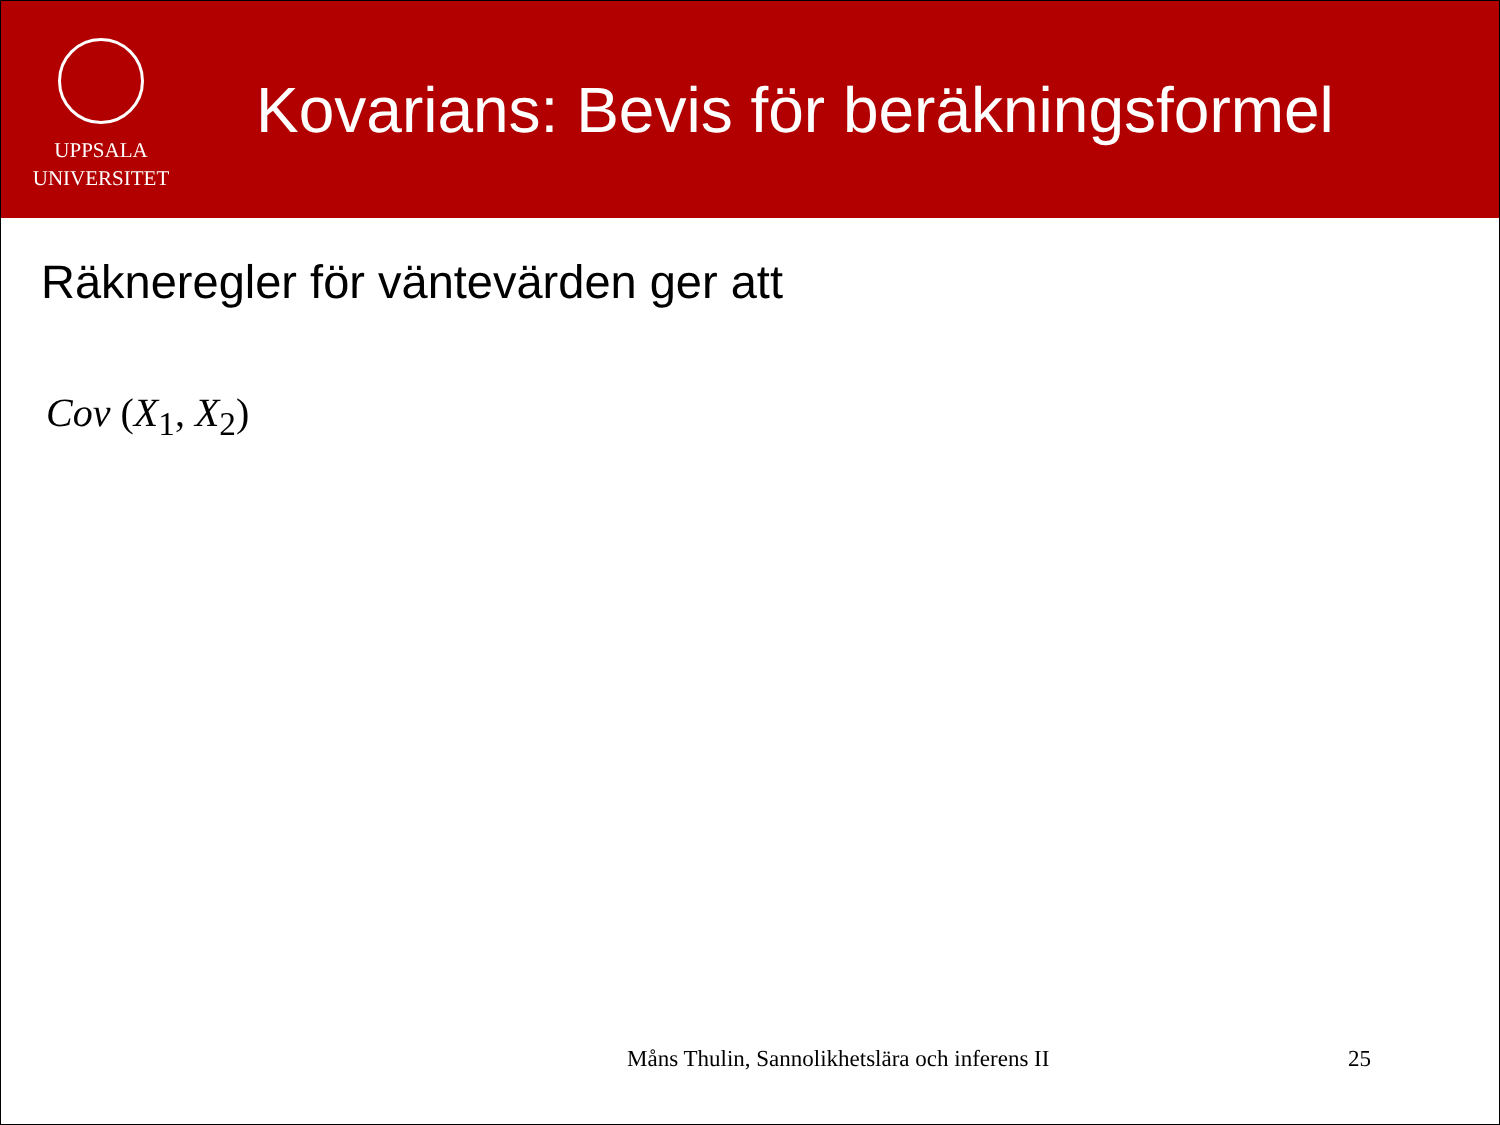UPPSALA
UNIVERSITET
Kovarians: Bevis för beräkningsformel
Räkneregler för väntevärden ger att
Cov (X<sub>1</sub>, X<sub>2</sub>)
Måns Thulin, Sannolikhetslära och inferens II 25